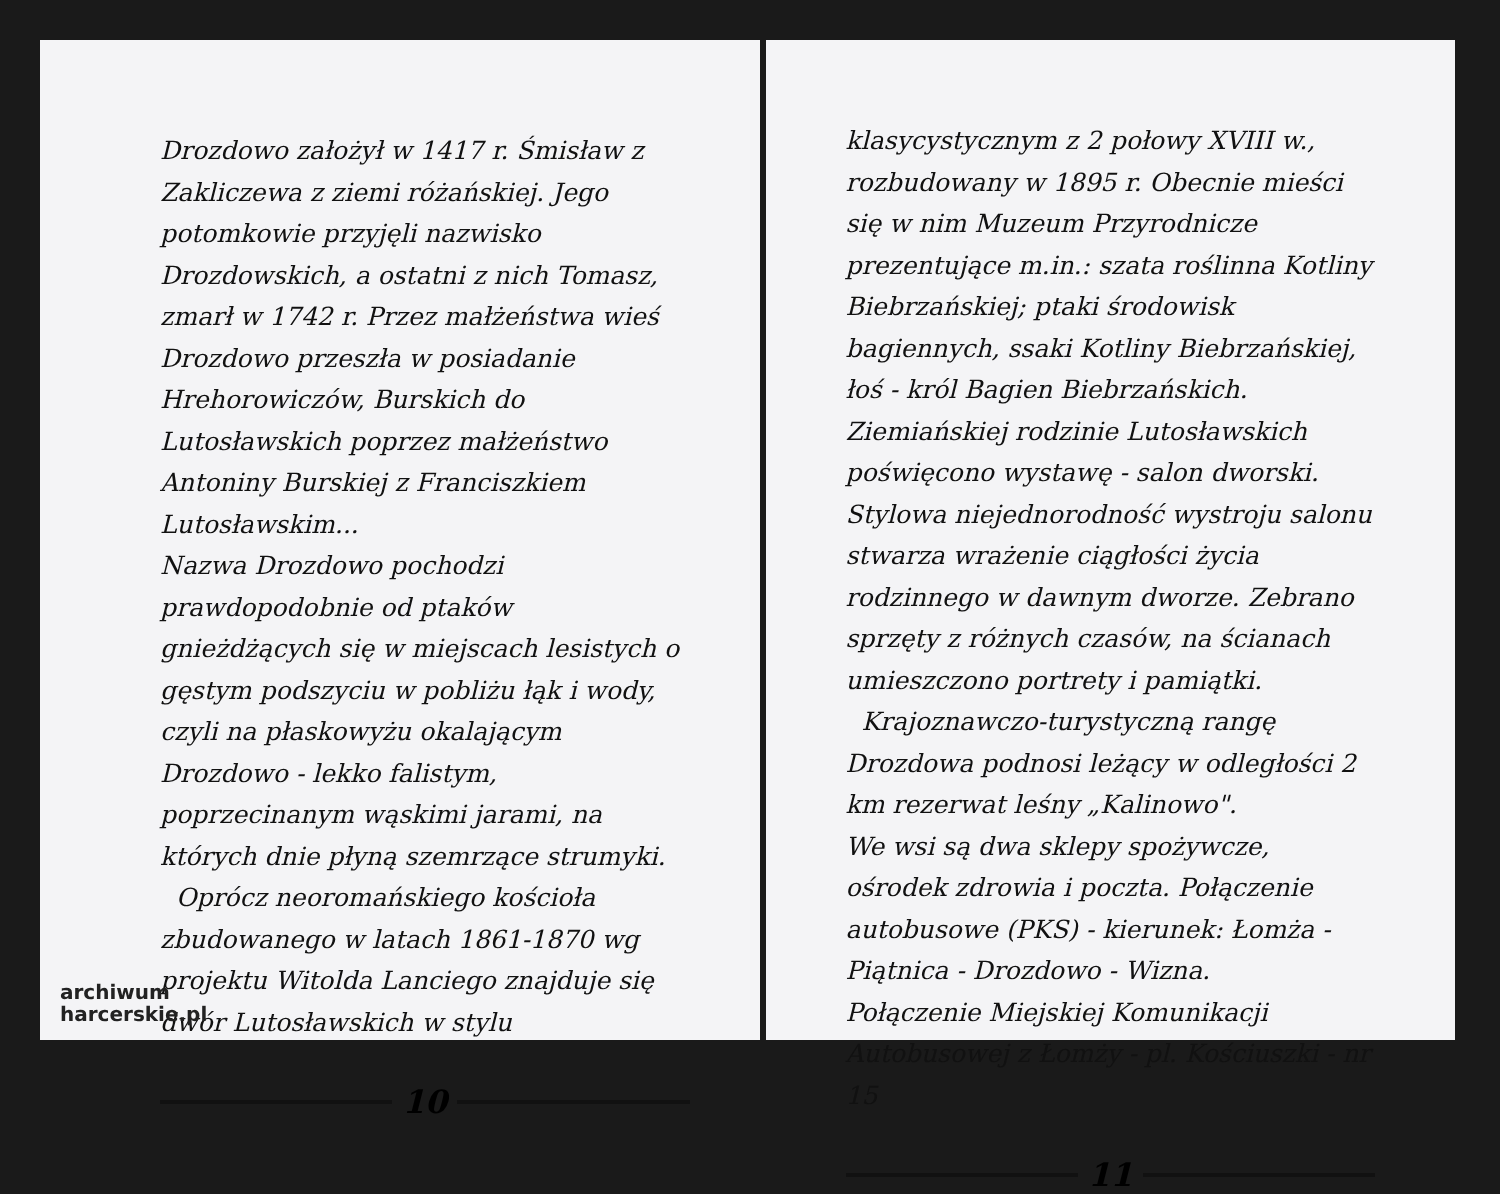Drozdowo założył w 1417 r. Śmisław z Zakliczewa z ziemi różańskiej. Jego potomkowie przyjęli nazwisko Drozdowskich, a ostatni z nich Tomasz, zmarł w 1742 r. Przez małżeństwa wieś Drozdowo przeszła w posiadanie Hrehorowiczów, Burskich do Lutosławskich poprzez małżeństwo Antoniny Burskiej z Franciszkiem Lutosławskim...
Nazwa Drozdowo pochodzi prawdopodobnie od ptaków gnieżdżących się w miejscach lesistych o gęstym podszyciu w pobliżu łąk i wody, czyli na płaskowyżu okalającym Drozdowo - lekko falistym, poprzecinanym wąskimi jarami, na których dnie płyną szemrzące strumyki.
Oprócz neoromańskiego kościoła zbudowanego w latach 1861-1870 wg projektu Witolda Lanciego znajduje się dwór Lutosławskich w stylu
10
archiwum
harcerskie.pl
klasycystycznym z 2 połowy XVIII w., rozbudowany w 1895 r. Obecnie mieści się w nim Muzeum Przyrodnicze prezentujące m.in.: szata roślinna Kotliny Biebrzańskiej; ptaki środowisk bagiennych, ssaki Kotliny Biebrzańskiej, łoś - król Bagien Biebrzańskich. Ziemiańskiej rodzinie Lutosławskich poświęcono wystawę - salon dworski. Stylowa niejednorodność wystroju salonu stwarza wrażenie ciągłości życia rodzinnego w dawnym dworze. Zebrano sprzęty z różnych czasów, na ścianach umieszczono portrety i pamiątki.
Krajoznawczo-turystyczną rangę Drozdowa podnosi leżący w odległości 2 km rezerwat leśny „Kalinowo".
We wsi są dwa sklepy spożywcze, ośrodek zdrowia i poczta. Połączenie autobusowe (PKS) - kierunek: Łomża - Piątnica - Drozdowo - Wizna.
Połączenie Miejskiej Komunikacji Autobusowej z Łomży - pl. Kościuszki - nr 15
11